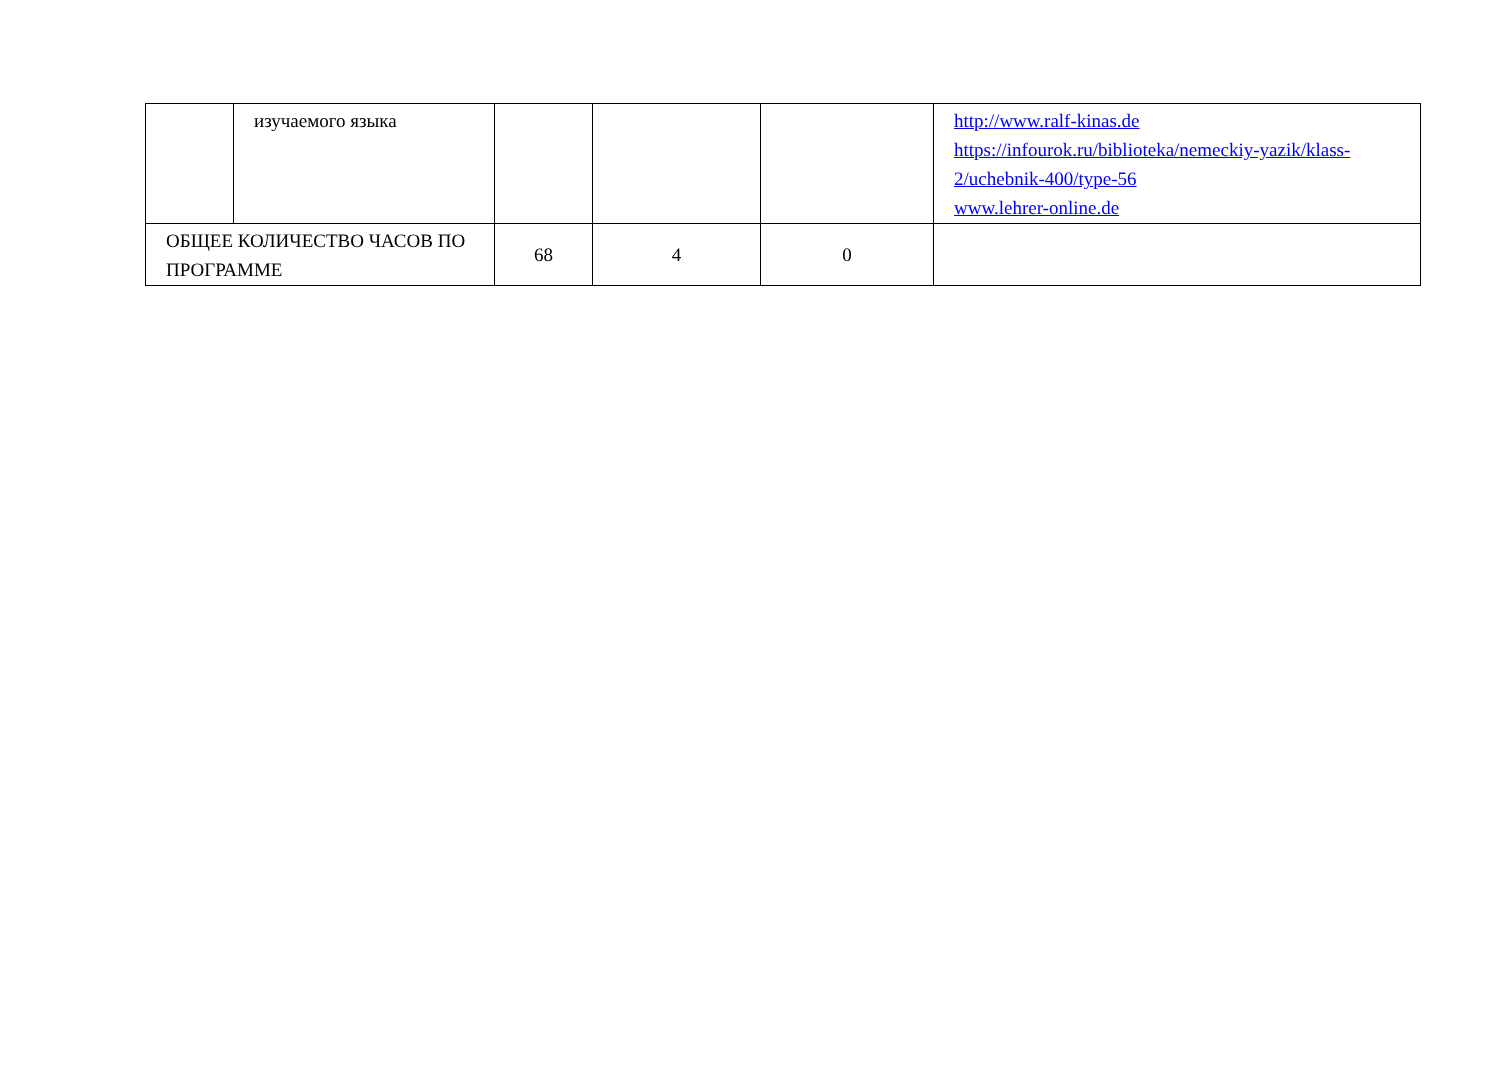| | изучаемого языка | | | | http://www.ralf-kinas.de https://infourok.ru/biblioteka/nemeckiy-yazik/klass-2/uchebnik-400/type-56 www.lehrer-online.de |
| ОБЩЕЕ КОЛИЧЕСТВО ЧАСОВ ПО ПРОГРАММЕ | | 68 | 4 | 0 | |